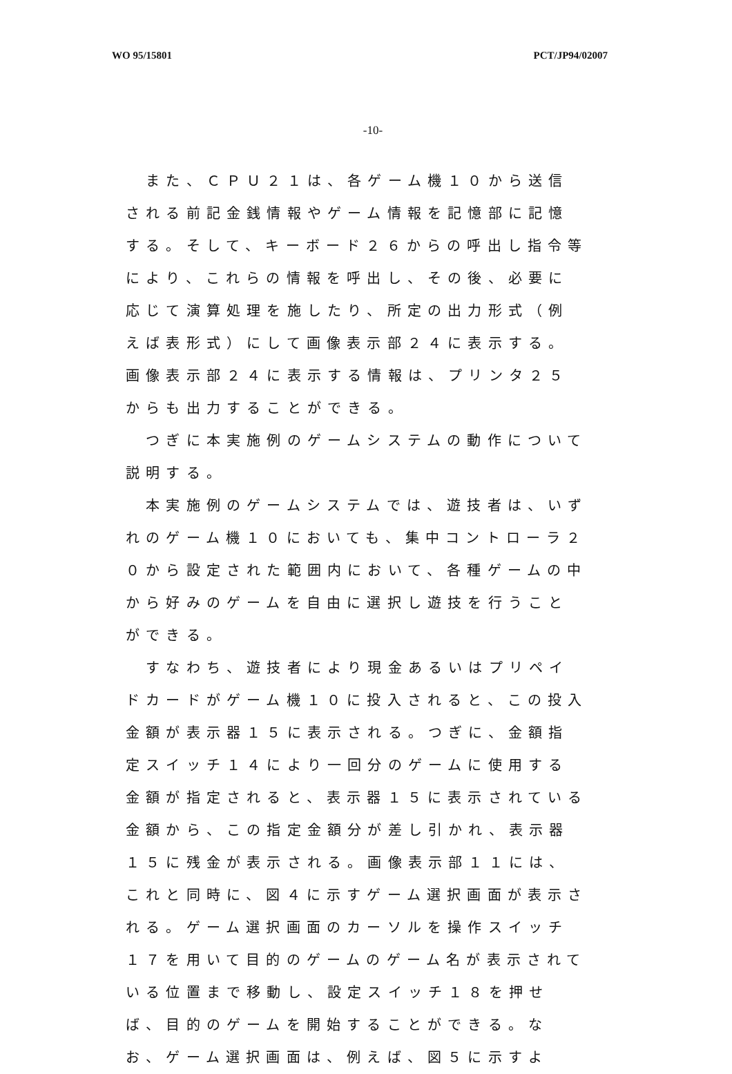WO 95/15801 PCT/JP94/02007
-10-
　また、ＣＰＵ２１は、各ゲーム機１０から送信される前記金銭情報やゲーム情報を記憶部に記憶する。そして、キーボード２６からの呼出し指令等により、これらの情報を呼出し、その後、必要に応じて演算処理を施したり、所定の出力形式（例えば表形式）にして画像表示部２４に表示する。画像表示部２４に表示する情報は、プリンタ２５からも出力することができる。
　つぎに本実施例のゲームシステムの動作について説明する。
　本実施例のゲームシステムでは、遊技者は、いずれのゲーム機１０においても、集中コントローラ２０から設定された範囲内において、各種ゲームの中から好みのゲームを自由に選択し遊技を行うことができる。
　すなわち、遊技者により現金あるいはプリペイドカードがゲーム機１０に投入されると、この投入金額が表示器１５に表示される。つぎに、金額指定スイッチ１４により一回分のゲームに使用する金額が指定されると、表示器１５に表示されている金額から、この指定金額分が差し引かれ、表示器１５に残金が表示される。画像表示部１１には、これと同時に、図４に示すゲーム選択画面が表示される。ゲーム選択画面のカーソルを操作スイッチ１７を用いて目的のゲームのゲーム名が表示されている位置まで移動し、設定スイッチ１８を押せば、目的のゲームを開始することができる。なお、ゲーム選択画面は、例えば、図５に示すよ